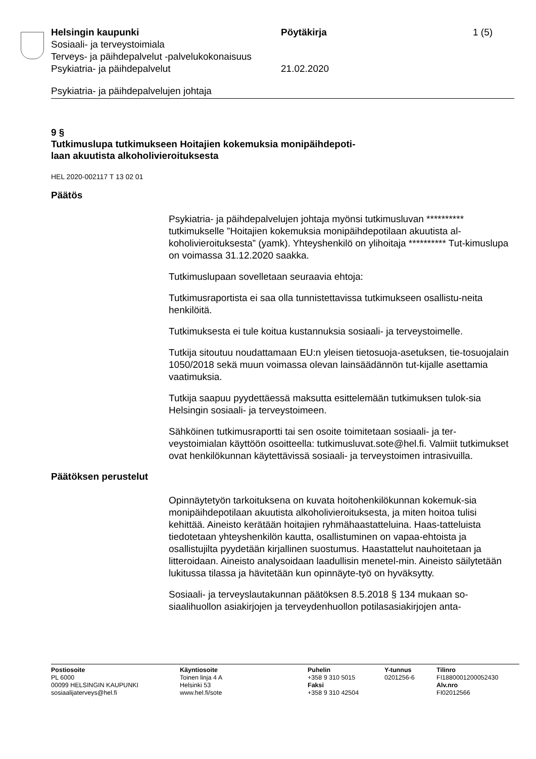Helsingin kaupunki Pöytäkirja 1 (5)
Sosiaali- ja terveystoimiala
Terveys- ja päihdepalvelut -palvelukokonaisuus
Psykiatria- ja päihdepalvelut 21.02.2020
Psykiatria- ja päihdepalvelujen johtaja
9 §
Tutkimuslupa tutkimukseen Hoitajien kokemuksia monipäihdepoti-
laan akuutista alkoholivieroituksesta
HEL 2020-002117 T 13 02 01
Päätös
Psykiatria- ja päihdepalvelujen johtaja myönsi tutkimusluvan ********** tutkimukselle ”Hoitajien kokemuksia monipäihdepotilaan akuutista al-koholivieroituksesta” (yamk). Yhteyshenkilö on ylihoitaja ********** Tut-kimuslupa on voimassa 31.12.2020 saakka.
Tutkimuslupaan sovelletaan seuraavia ehtoja:
Tutkimusraportista ei saa olla tunnistettavissa tutkimukseen osallistu-neita henkilöitä.
Tutkimuksesta ei tule koitua kustannuksia sosiaali- ja terveystoimelle.
Tutkija sitoutuu noudattamaan EU:n yleisen tietosuoja-asetuksen, tie-tosuojalain 1050/2018 sekä muun voimassa olevan lainsäädännön tut-kijalle asettamia vaatimuksia.
Tutkija saapuu pyydettäessä maksutta esittelemään tutkimuksen tulok-sia Helsingin sosiaali- ja terveystoimeen.
Sähköinen tutkimusraportti tai sen osoite toimitetaan sosiaali- ja ter-veystoimialan käyttöön osoitteella: tutkimusluvat.sote@hel.fi. Valmiit tutkimukset ovat henkilökunnan käytettävissä sosiaali- ja terveystoimen intrasivuilla.
Päätöksen perustelut
Opinnäytetyön tarkoituksena on kuvata hoitohenkilökunnan kokemuk-sia monipäihdepotilaan akuutista alkoholivieroituksesta, ja miten hoitoa tulisi kehittää. Aineisto kerätään hoitajien ryhmähaastatteluina. Haas-tatteluista tiedotetaan yhteyshenkilön kautta, osallistuminen on vapaa-ehtoista ja osallistujilta pyydetään kirjallinen suostumus. Haastattelut nauhoitetaan ja litteroidaan. Aineisto analysoidaan laadullisin menetel-min. Aineisto säilytetään lukitussa tilassa ja hävitetään kun opinnäyte-työ on hyväksytty.
Sosiaali- ja terveyslautakunnan päätöksen 8.5.2018 § 134 mukaan so-siaalihuollon asiakirjojen ja terveydenhuollon potilasasiakirjojen anta-
Postiosoite
PL 6000
00099 HELSINGIN KAUPUNKI
sosiaalijaterveys@hel.fi
Käyntiosoite
Toinen linja 4 A
Helsinki 53
www.hel.fi/sote
Puhelin
+358 9 310 5015
Faksi
+358 9 310 42504
Y-tunnus
0201256-6
Tilinro
FI1880001200052430
Alv.nro
FI02012566